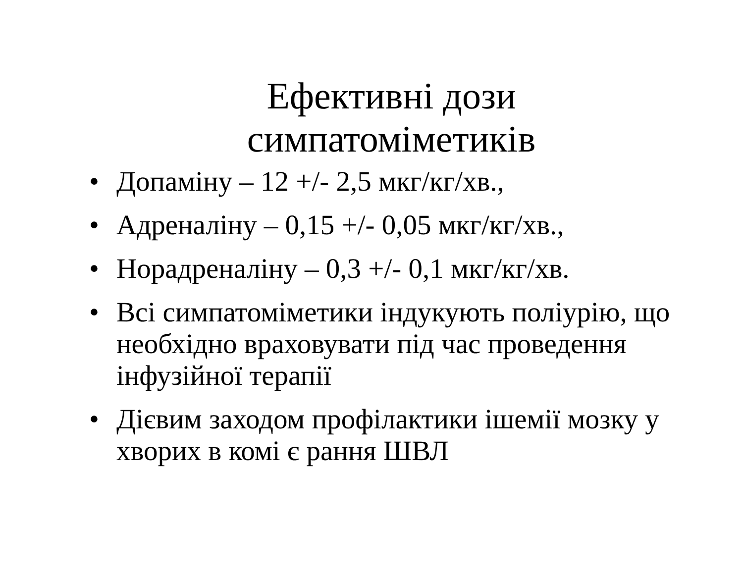Ефективні дози
симпатоміметиків
• Допаміну – 12 +/- 2,5 мкг/кг/хв.,
• Адреналіну – 0,15 +/- 0,05 мкг/кг/хв.,
• Норадреналіну – 0,3 +/- 0,1 мкг/кг/хв.
• Всі симпатоміметики індукують поліурію, що необхідно враховувати під час проведення інфузійної терапії
• Дієвим заходом профілактики ішемії мозку у хворих в комі є рання ШВЛ